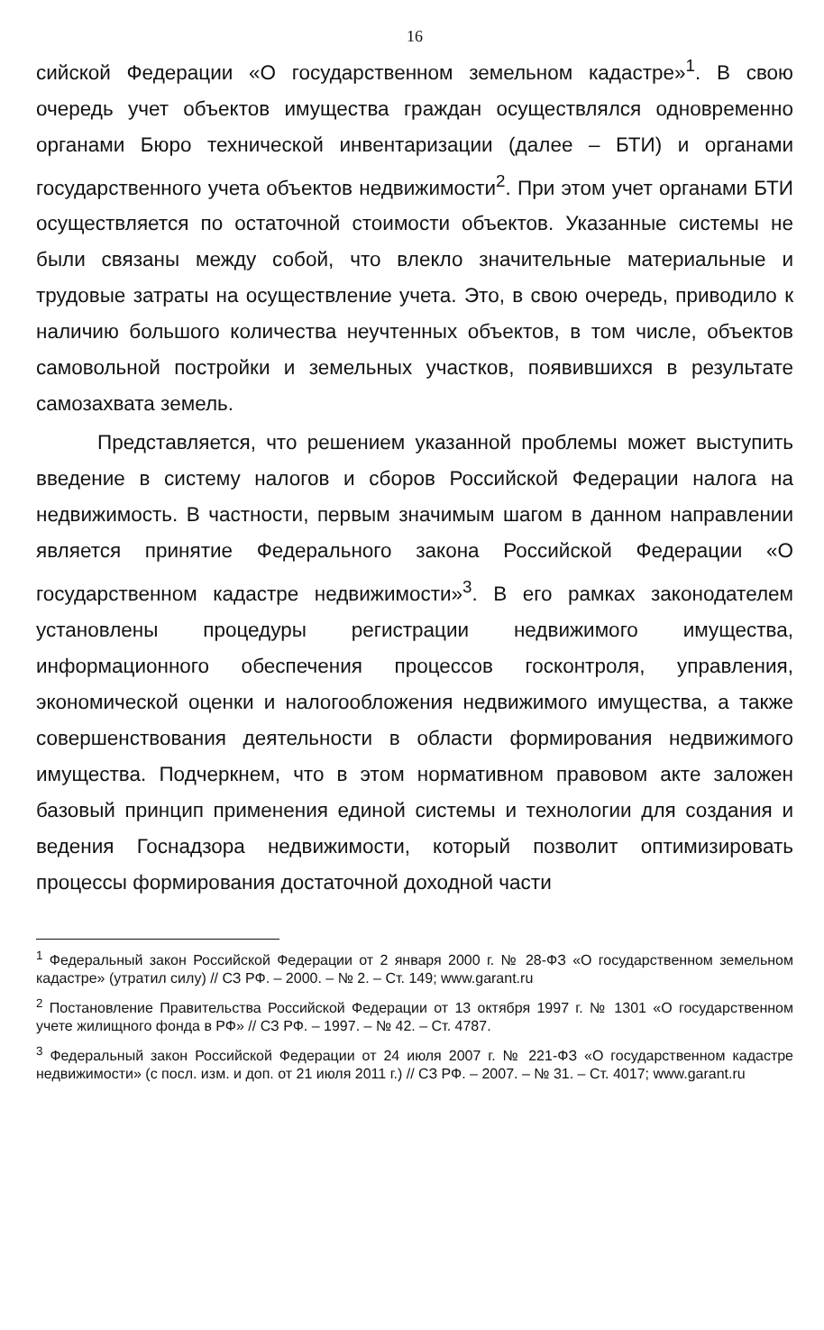16
сийской Федерации «О государственном земельном кадастре»<sup>1</sup>. В свою очередь учет объектов имущества граждан осуществлялся одновременно органами Бюро технической инвентаризации (далее – БТИ) и органами государственного учета объектов недвижимости<sup>2</sup>. При этом учет органами БТИ осуществляется по остаточной стоимости объектов. Указанные системы не были связаны между собой, что влекло значительные материальные и трудовые затраты на осуществление учета. Это, в свою очередь, приводило к наличию большого количества неучтенных объектов, в том числе, объектов самовольной постройки и земельных участков, появившихся в результате самозахвата земель.
Представляется, что решением указанной проблемы может выступить введение в систему налогов и сборов Российской Федерации налога на недвижимость. В частности, первым значимым шагом в данном направлении является принятие Федерального закона Российской Федерации «О государственном кадастре недвижимости»<sup>3</sup>. В его рамках законодателем установлены процедуры регистрации недвижимого имущества, информационного обеспечения процессов госконтроля, управления, экономической оценки и налогообложения недвижимого имущества, а также совершенствования деятельности в области формирования недвижимого имущества. Подчеркнем, что в этом нормативном правовом акте заложен базовый принцип применения единой системы и технологии для создания и ведения Госнадзора недвижимости, который позволит оптимизировать процессы формирования достаточной доходной части
<sup>1</sup> Федеральный закон Российской Федерации от 2 января 2000 г. № 28-ФЗ «О государственном земельном кадастре» (утратил силу) // СЗ РФ. – 2000. – № 2. – Ст. 149; www.garant.ru
<sup>2</sup> Постановление Правительства Российской Федерации от 13 октября 1997 г. № 1301 «О государственном учете жилищного фонда в РФ» // СЗ РФ. – 1997. – № 42. – Ст. 4787.
<sup>3</sup> Федеральный закон Российской Федерации от 24 июля 2007 г. № 221-ФЗ «О государственном кадастре недвижимости» (с посл. изм. и доп. от 21 июля 2011 г.) // СЗ РФ. – 2007. – № 31. – Ст. 4017; www.garant.ru